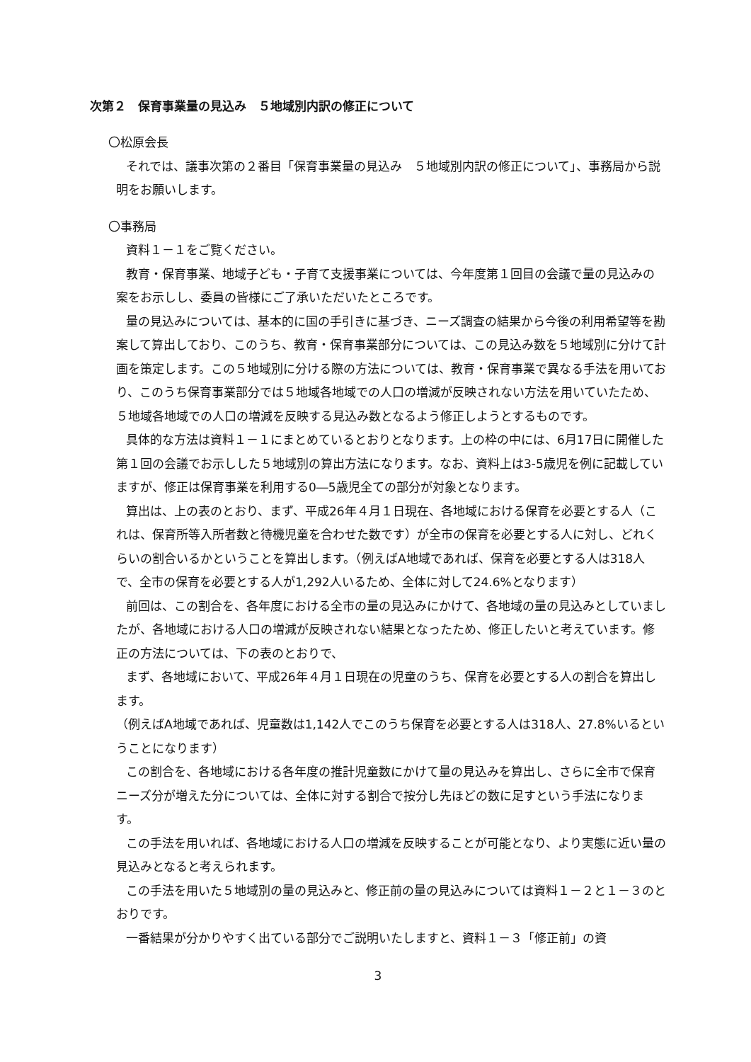次第２　保育事業量の見込み　５地域別内訳の修正について
〇松原会長
それでは、議事次第の２番目「保育事業量の見込み　５地域別内訳の修正について」、事務局から説明をお願いします。
〇事務局
資料１－１をご覧ください。
教育・保育事業、地域子ども・子育て支援事業については、今年度第１回目の会議で量の見込みの案をお示しし、委員の皆様にご了承いただいたところです。
量の見込みについては、基本的に国の手引きに基づき、ニーズ調査の結果から今後の利用希望等を勘案して算出しており、このうち、教育・保育事業部分については、この見込み数を５地域別に分けて計画を策定します。この５地域別に分ける際の方法については、教育・保育事業で異なる手法を用いており、このうち保育事業部分では５地域各地域での人口の増減が反映されない方法を用いていたため、５地域各地域での人口の増減を反映する見込み数となるよう修正しようとするものです。
具体的な方法は資料１－１にまとめているとおりとなります。上の枠の中には、6月17日に開催した第１回の会議でお示しした５地域別の算出方法になります。なお、資料上は3-5歳児を例に記載していますが、修正は保育事業を利用する0―5歳児全ての部分が対象となります。
算出は、上の表のとおり、まず、平成26年４月１日現在、各地域における保育を必要とする人（これは、保育所等入所者数と待機児童を合わせた数です）が全市の保育を必要とする人に対し、どれくらいの割合いるかということを算出します。（例えばA地域であれば、保育を必要とする人は318人で、全市の保育を必要とする人が1,292人いるため、全体に対して24.6%となります）
前回は、この割合を、各年度における全市の量の見込みにかけて、各地域の量の見込みとしていましたが、各地域における人口の増減が反映されない結果となったため、修正したいと考えています。修正の方法については、下の表のとおりで、
まず、各地域において、平成26年４月１日現在の児童のうち、保育を必要とする人の割合を算出します。
（例えばA地域であれば、児童数は1,142人でこのうち保育を必要とする人は318人、27.8%いるということになります）
この割合を、各地域における各年度の推計児童数にかけて量の見込みを算出し、さらに全市で保育ニーズ分が増えた分については、全体に対する割合で按分し先ほどの数に足すという手法になります。
この手法を用いれば、各地域における人口の増減を反映することが可能となり、より実態に近い量の見込みとなると考えられます。
この手法を用いた５地域別の量の見込みと、修正前の量の見込みについては資料１－２と１－３のとおりです。
一番結果が分かりやすく出ている部分でご説明いたしますと、資料１－３「修正前」の資
3